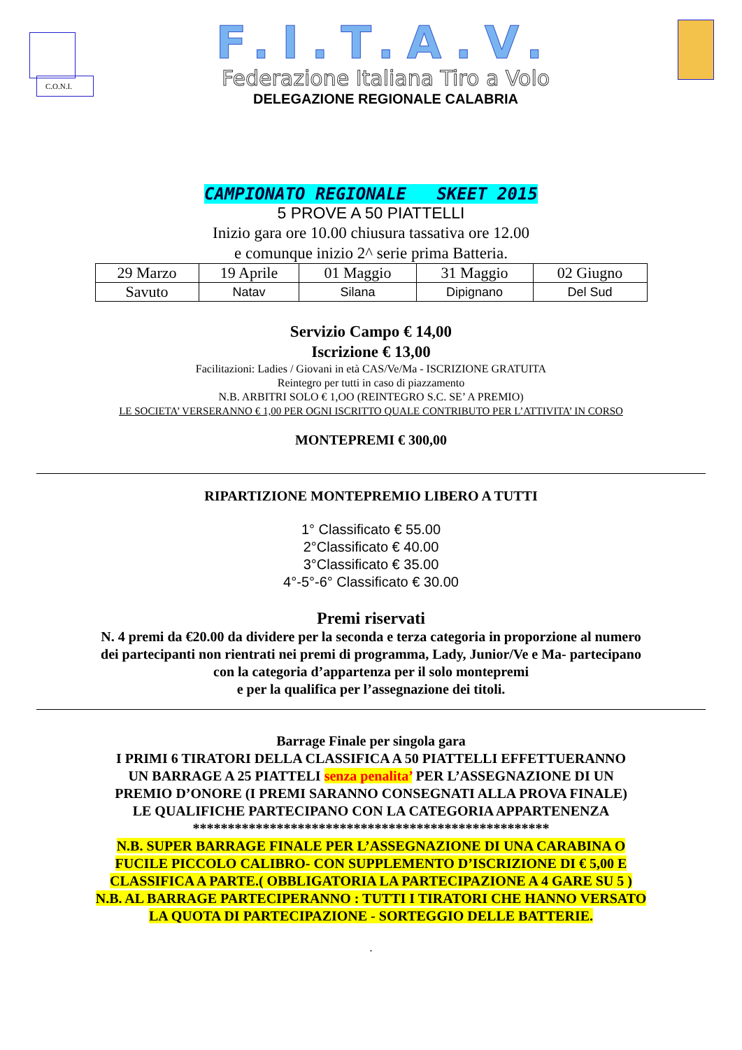C.O.N.I.
F.I.T.A.V.
Federazione Italiana Tiro a Volo
DELEGAZIONE REGIONALE CALABRIA
CAMPIONATO REGIONALE SKEET 2015
5 PROVE A 50 PIATTELLI
Inizio gara ore 10.00 chiusura tassativa ore 12.00
e comunque inizio 2^ serie prima Batteria.
| 29 Marzo | 19 Aprile | 01 Maggio | 31 Maggio | 02 Giugno |
| Savuto | Natav | Silana | Dipignano | Del Sud |
Servizio Campo € 14,00
Iscrizione € 13,00
Facilitazioni: Ladies / Giovani in età CAS/Ve/Ma - ISCRIZIONE GRATUITA
Reintegro per tutti in caso di piazzamento
N.B. ARBITRI SOLO € 1,OO (REINTEGRO S.C. SE’ A PREMIO)
LE SOCIETA’ VERSERANNO € 1,00 PER OGNI ISCRITTO QUALE CONTRIBUTO PER L’ATTIVITA’ IN CORSO
MONTEPREMI € 300,00
RIPARTIZIONE MONTEPREMIO LIBERO A TUTTI
1° Classificato € 55.00
2°Classificato € 40.00
3°Classificato € 35.00
4°-5°-6° Classificato € 30.00
Premi riservati
N. 4 premi da €20.00 da dividere per la seconda e terza categoria in proporzione al numero
dei partecipanti non rientrati nei premi di programma, Lady, Junior/Ve e Ma- partecipano
con la categoria d’appartenza per il solo montepremi
e per la qualifica per l’assegnazione dei titoli.
Barrage Finale per singola gara
I PRIMI 6 TIRATORI DELLA CLASSIFICA A 50 PIATTELLI EFFETTUERANNO
UN BARRAGE A 25 PIATTELI senza penalita’ PER L’ASSEGNAZIONE DI UN
PREMIO D’ONORE (I PREMI SARANNO CONSEGNATI ALLA PROVA FINALE)
LE QUALIFICHE PARTECIPANO CON LA CATEGORIA APPARTENENZA
***************************************************
N.B. SUPER BARRAGE FINALE PER L’ASSEGNAZIONE DI UNA CARABINA O
FUCILE PICCOLO CALIBRO- CON SUPPLEMENTO D’ISCRIZIONE DI € 5,00 E
CLASSIFICA A PARTE.( OBBLIGATORIA LA PARTECIPAZIONE A 4 GARE SU 5 )
N.B. AL BARRAGE PARTECIPERANNO : TUTTI I TIRATORI CHE HANNO VERSATO
LA QUOTA DI PARTECIPAZIONE - SORTEGGIO DELLE BATTERIE.
.